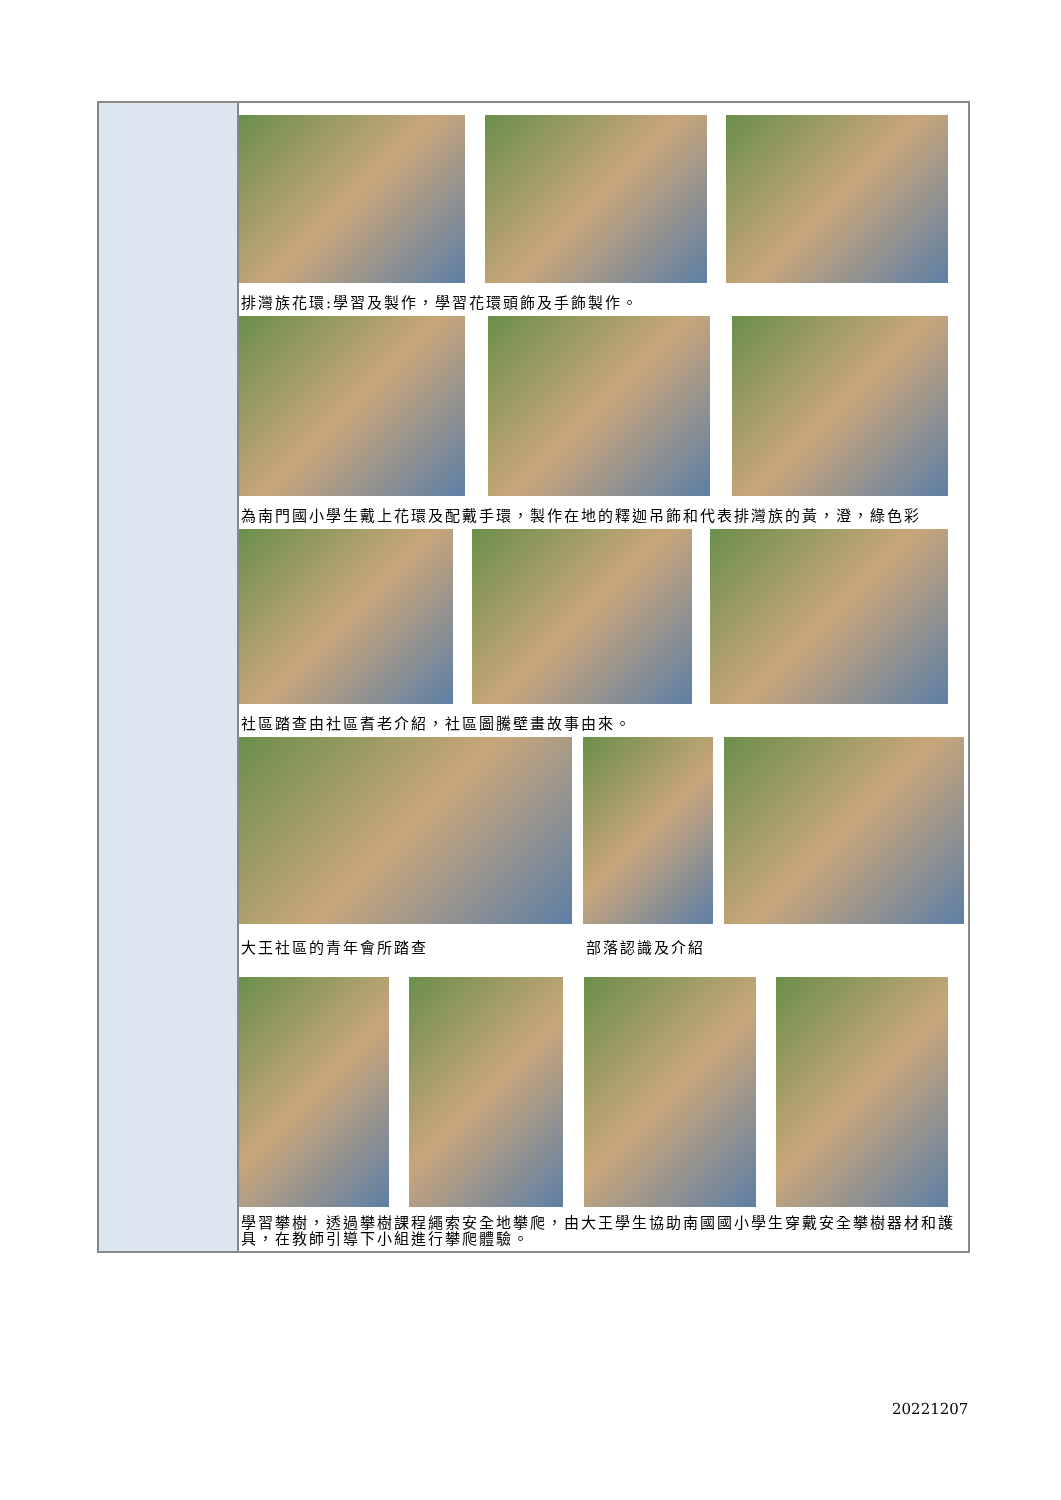| | 排灣族花環:學習及製作，學習花環頭飾及手飾製作。 為南門國小學生戴上花環及配戴手環，製作在地的釋迦吊飾和代表排灣族的黃，澄，綠色彩 社區踏查由社區耆老介紹，社區圖騰壁畫故事由來。 大王社區的青年會所踏查 部落認識及介紹 學習攀樹，透過攀樹課程繩索安全地攀爬，由大王學生協助南國國小學生穿戴安全攀樹器材和護具，在教師引導下小組進行攀爬體驗。 |
20221207